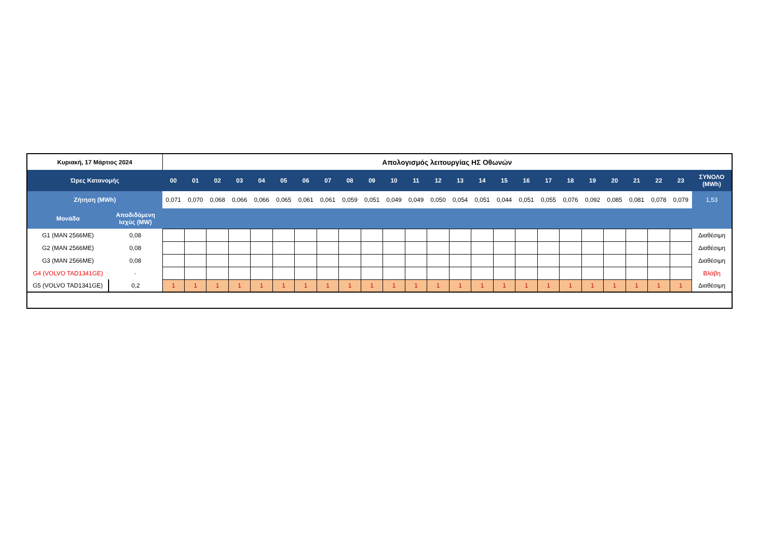| Κυριακή, 17 Μάρτιος 2024 | | Απολογισμός λειτουργίας ΗΣ Οθωνών | | | | | | | | | | | | | | | | | | | | | | | | |
| --- | --- | --- | --- | --- | --- | --- | --- | --- | --- | --- | --- | --- | --- | --- | --- | --- | --- | --- | --- | --- | --- | --- | --- | --- | --- | --- |
| Ώρες Κατανομής | | 00 | 01 | 02 | 03 | 04 | 05 | 06 | 07 | 08 | 09 | 10 | 11 | 12 | 13 | 14 | 15 | 16 | 17 | 18 | 19 | 20 | 21 | 22 | 23 | ΣΥΝΟΛΟ (MWh) |
| Ζήτηση (MWh) | | 0,071 | 0,070 | 0,068 | 0,066 | 0,066 | 0,065 | 0,061 | 0,061 | 0,059 | 0,051 | 0,049 | 0,049 | 0,050 | 0,054 | 0,051 | 0,044 | 0,051 | 0,055 | 0,076 | 0,092 | 0,085 | 0,081 | 0,078 | 0,079 | 1,53 |
| Μονάδα | Αποδιδόμενη Ισχύς (MW) | | | | | | | | | | | | | | | | | | | | | | | | | |
| G1 (MAN 2566ME) | 0,08 | | | | | | | | | | | | | | | | | | | | | | | | | Διαθέσιμη |
| G2 (MAN 2566ME) | 0,08 | | | | | | | | | | | | | | | | | | | | | | | | | Διαθέσιμη |
| G3 (MAN 2566ME) | 0,08 | | | | | | | | | | | | | | | | | | | | | | | | | Διαθέσιμη |
| G4 (VOLVO TAD1341GE) | - | | | | | | | | | | | | | | | | | | | | | | | | | Βλάβη |
| G5 (VOLVO TAD1341GE) | 0,2 | 1 | 1 | 1 | 1 | 1 | 1 | 1 | 1 | 1 | 1 | 1 | 1 | 1 | 1 | 1 | 1 | 1 | 1 | 1 | 1 | 1 | 1 | 1 | 1 | Διαθέσιμη |